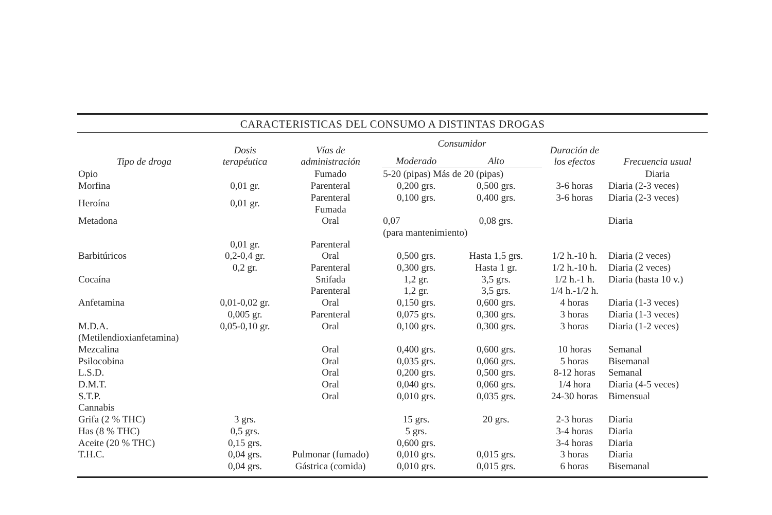CARACTERISTICAS DEL CONSUMO A DISTINTAS DROGAS
| Tipo de droga | Dosis terapéutica | Vías de administración | Consumidor | | Duración de los efectos | Frecuencia usual |
| --- | --- | --- | --- | --- | --- | --- |
| | | | Moderado | Alto | | |
| Opio | | Fumado | 5-20 (pipas) Más de 20 (pipas) | | | Diaria |
| Morfina | 0,01 gr. | Parenteral | 0,200 grs. | 0,500 grs. | 3-6 horas | Diaria (2-3 veces) |
| Heroína | 0,01 gr. | Parenteral Fumada | 0,100 grs. | 0,400 grs. | 3-6 horas | Diaria (2-3 veces) |
| Metadona | | Oral | 0,07 | 0,08 grs. | | Diaria |
| | | | (para mantenimiento) | | | |
| | 0,01 gr. | Parenteral | | | | |
| Barbitúricos | 0,2-0,4 gr. | Oral | 0,500 grs. | Hasta 1,5 grs. | 1/2 h.-10 h. | Diaria (2 veces) |
| | 0,2 gr. | Parenteral | 0,300 grs. | Hasta 1 gr. | 1/2 h.-10 h. | Diaria (2 veces) |
| Cocaína | | Snifada | 1,2 gr. | 3,5 grs. | 1/2 h.-1 h. | Diaria (hasta 10 v.) |
| | | Parenteral | 1,2 gr. | 3,5 grs. | 1/4 h.-1/2 h. | |
| Anfetamina | 0,01-0,02 gr. | Oral | 0,150 grs. | 0,600 grs. | 4 horas | Diaria (1-3 veces) |
| | 0,005 gr. | Parenteral | 0,075 grs. | 0,300 grs. | 3 horas | Diaria (1-3 veces) |
| M.D.A. | 0,05-0,10 gr. | Oral | 0,100 grs. | 0,300 grs. | 3 horas | Diaria (1-2 veces) |
| (Metilendioxianfetamina) | | | | | | |
| Mezcalina | | Oral | 0,400 grs. | 0,600 grs. | 10 horas | Semanal |
| Psilocobina | | Oral | 0,035 grs. | 0,060 grs. | 5 horas | Bisemanal |
| L.S.D. | | Oral | 0,200 grs. | 0,500 grs. | 8-12 horas | Semanal |
| D.M.T. | | Oral | 0,040 grs. | 0,060 grs. | 1/4 hora | Diaria (4-5 veces) |
| S.T.P. | | Oral | 0,010 grs. | 0,035 grs. | 24-30 horas | Bimensual |
| Cannabis | | | | | | |
| Grifa (2 % THC) | 3 grs. | | 15 grs. | 20 grs. | 2-3 horas | Diaria |
| Has (8 % THC) | 0,5 grs. | | 5 grs. | | 3-4 horas | Diaria |
| Aceite (20 % THC) | 0,15 grs. | | 0,600 grs. | | 3-4 horas | Diaria |
| T.H.C. | 0,04 grs. | Pulmonar (fumado) | 0,010 grs. | 0,015 grs. | 3 horas | Diaria |
| | 0,04 grs. | Gástrica (comida) | 0,010 grs. | 0,015 grs. | 6 horas | Bisemanal |